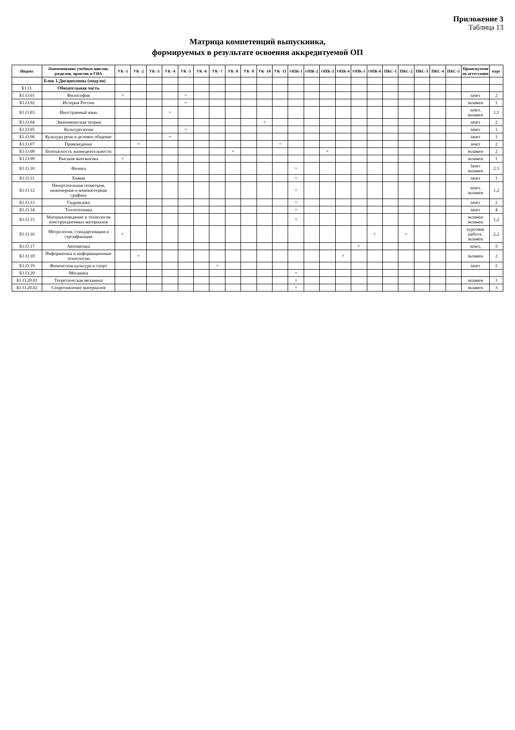Приложение 3
Таблица 13
Матрица компетенций выпускника,
формируемых в результате освоения аккредитуемой ОП
| Индекс | Наименование учебных циклов, разделов, практик и ГИА | УК -1 | УК -2 | УК -3 | УК -4 | УК -5 | УК -6 | УК -7 | УК -8 | УК -9 | УК -10 | УК -11 | ОПК-1 | ОПК-2 | ОПК-3 | ОПК-4 | ОПК-5 | ОПК-6 | ПКС-1 | ПКС-2 | ПКС-3 | ПКС-4 | ПКС-5 | Промежуточная аттестация | курс |
| --- | --- | --- | --- | --- | --- | --- | --- | --- | --- | --- | --- | --- | --- | --- | --- | --- | --- | --- | --- | --- | --- | --- | --- | --- | --- |
| | Блок 1.Дисциплины (модули) | | | | | | | | | | | | | | | | | | | | | | | | |
| Б1.О. | Обязательная часть | | | | | | | | | | | | | | | | | | | | | | | | |
| Б1.О.01 | Философия | + | | | | + | | | | | | | | | | | | | | | | | | зачет | 2 |
| Б1.О.02 | История России | | | | | + | | | | | | | | | | | | | | | | | | экзамен | 1 |
| Б1.О.03 | Иностранный язык | | | | + | | | | | | | | | | | | | | | | | | | зачет, экзамен | 1,1 |
| Б1.О.04 | Экономическая теория | | | | | | | | | | + | | | | | | | | | | | | | зачет | 2 |
| Б1.О.05 | Культурология | | | | | + | | | | | | | | | | | | | | | | | | зачет | 1 |
| Б1.О.06 | Культура речи и деловое общение | | | | + | | | | | | | | | | | | | | | | | | | зачет | 1 |
| Б1.О.07 | Правоведение | | + | | | | | | | | | + | | | | | | | | | | | | зачет | 2 |
| Б1.О.08 | Безопасность жизнедеятельности | | | | | | | | + | | | | | | + | | | | | | | | | экзамен | 2 |
| Б1.О.09 | Высшая математика | + | | | | | | | | | | | | | | | | | | | | | | экзамен | 1 |
| Б1.О.10 | Физика | | | | | | | | | | | | + | | | | | | | | | | | Зачет экзамен | 2.1 |
| Б1.О.11 | Химия | | | | | | | | | | | | + | | | | | | | | | | | зачет | 1 |
| Б1.О.12 | Начертательная геометрия, инженерная и компьютерная графика | | | | | | | | | | | | + | | | | | | | | | | | зачет, экзамен | 1,2 |
| Б1.О.13 | Гидравлика | | | | | | | | | | | | + | | | | | | | | | | | зачет | 2 |
| Б1.О.14 | Теплотехника | | | | | | | | | | | | + | | | | | | | | | | | зачет | 4 |
| Б1.О.15 | Материаловедение и технология конструкционных материалов | | | | | | | | | | | | + | | | | | | | | | | | экзамен экзамен | 1,2 |
| Б1.О.16 | Метрология, стандартизация и сертификация | + | | | | | | | | | | | | | | | | + | | + | | | | курсовая работа, экзамен | 2,2 |
| Б1.О.17 | Автоматика | | | | | | | | | | | | | | | | + | | | | | | | зачет, | 5 |
| Б1.О.18 | Информатика и информационные технологии | | + | | | | | | | | | | | | | + | | | | | | | | экзамен | 2 |
| Б1.О.19 | Физическая культура и спорт | | | | | | | + | | | | | | | | | | | | | | | | зачет | 2 |
| Б1.О.20 | Механика | | | | | | | | | | | | + | | | | | | | | | | | | |
| Б1.О.20.01 | Теоретическая механика | | | | | | | | | | | | + | | | | | | | | | | | экзамен | 3 |
| Б1.О.20.02 | Сопротивление материалов | | | | | | | | | | | | + | | | | | | | | | | | экзамен | 3 |